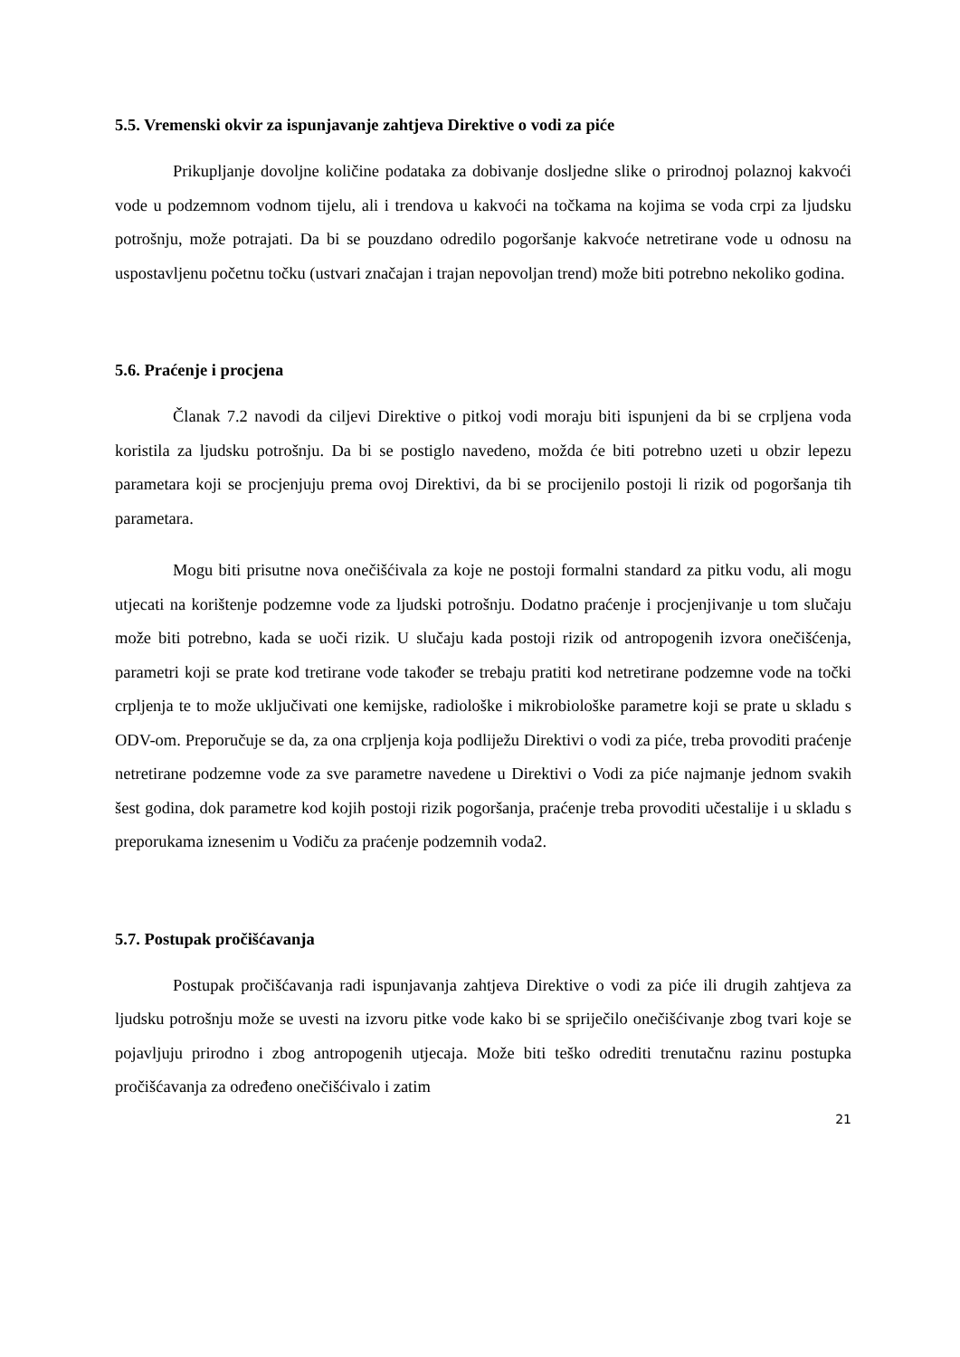5.5. Vremenski okvir za ispunjavanje zahtjeva Direktive o vodi za piće
Prikupljanje dovoljne količine podataka za dobivanje dosljedne slike o prirodnoj polaznoj kakvoći vode u podzemnom vodnom tijelu, ali i trendova u kakvoći na točkama na kojima se voda crpi za ljudsku potrošnju, može potrajati. Da bi se pouzdano odredilo pogoršanje kakvoće netretirane vode u odnosu na uspostavljenu početnu točku (ustvari značajan i trajan nepovoljan trend) može biti potrebno nekoliko godina.
5.6. Praćenje i procjena
Članak 7.2 navodi da ciljevi Direktive o pitkoj vodi moraju biti ispunjeni da bi se crpljena voda koristila za ljudsku potrošnju. Da bi se postiglo navedeno, možda će biti potrebno uzeti u obzir lepezu parametara koji se procjenjuju prema ovoj Direktivi, da bi se procijenilo postoji li rizik od pogoršanja tih parametara.
Mogu biti prisutne nova onečišćivala za koje ne postoji formalni standard za pitku vodu, ali mogu utjecati na korištenje podzemne vode za ljudski potrošnju. Dodatno praćenje i procjenjivanje u tom slučaju može biti potrebno, kada se uoči rizik. U slučaju kada postoji rizik od antropogenih izvora onečišćenja, parametri koji se prate kod tretirane vode također se trebaju pratiti kod netretirane podzemne vode na točki crpljenja te to može uključivati one kemijske, radiološke i mikrobiološke parametre koji se prate u skladu s ODV-om. Preporučuje se da, za ona crpljenja koja podliježu Direktivi o vodi za piće, treba provoditi praćenje netretirane podzemne vode za sve parametre navedene u Direktivi o Vodi za piće najmanje jednom svakih šest godina, dok parametre kod kojih postoji rizik pogoršanja, praćenje treba provoditi učestalije i u skladu s preporukama iznesenim u Vodiču za praćenje podzemnih voda2.
5.7. Postupak pročišćavanja
Postupak pročišćavanja radi ispunjavanja zahtjeva Direktive o vodi za piće ili drugih zahtjeva za ljudsku potrošnju može se uvesti na izvoru pitke vode kako bi se spriječilo onečišćivanje zbog tvari koje se pojavljuju prirodno i zbog antropogenih utjecaja. Može biti teško odrediti trenutačnu razinu postupka pročišćavanja za određeno onečišćivalo i zatim
21